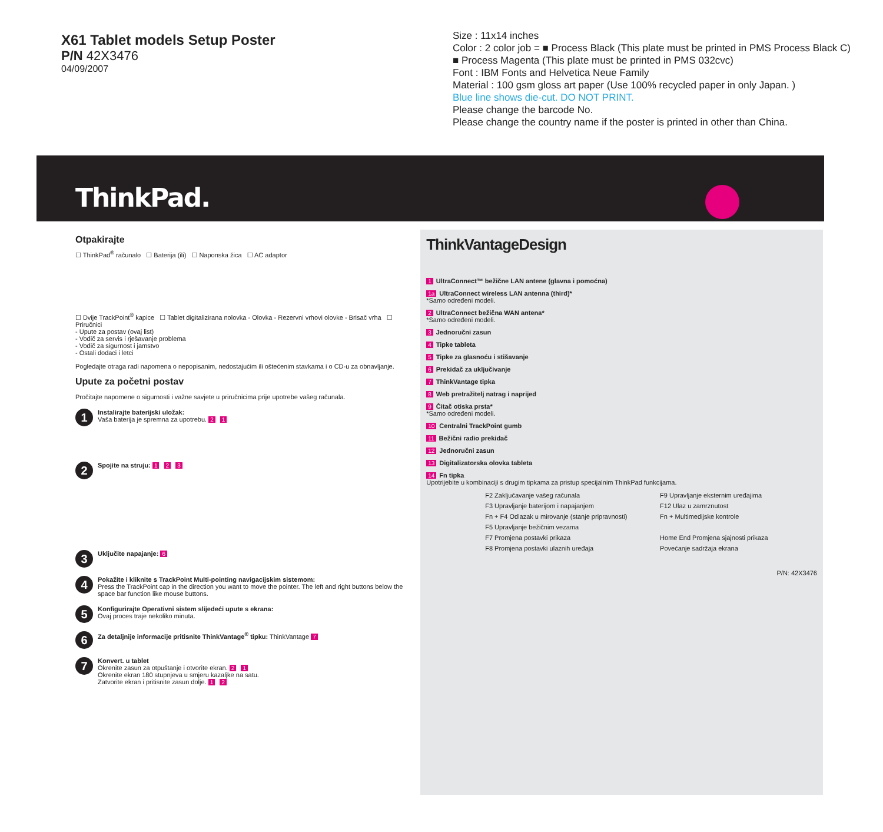X61 Tablet models Setup Poster
P/N 42X3476
04/09/2007
Size : 11x14 inches
Color : 2 color job = ■ Process Black (This plate must be printed in PMS Process Black C)
■ Process Magenta (This plate must be printed in PMS 032cvc)
Font : IBM Fonts and Helvetica Neue Family
Material : 100 gsm gloss art paper (Use 100% recycled paper in only Japan. )
Blue line shows die-cut. DO NOT PRINT.
Please change the barcode No.
Please change the country name if the poster is printed in other than China.
ThinkPad.
Otpakirajte
☐ ThinkPad<sup>®</sup> računalo ☐ Baterija (ili) ☐ Naponska žica ☐ AC adaptor
☐ Dvije TrackPoint<sup>®</sup> kapice ☐ Tablet digitalizirana nolovka - Olovka - Rezervni vrhovi olovke - Brisač vrha ☐ Priručnici
- Upute za postav (ovaj list)
- Vodič za servis i rješavanje problema
- Vodič za sigurnost i jamstvo
- Ostali dodaci i letci
Pogledajte otraga radi napomena o nepopisanim, nedostajućim ili oštećenim stavkama i o CD-u za obnavljanje.
Upute za početni postav
Pročitajte napomene o sigurnosti i važne savjete u priručnicima prije upotrebe vašeg računala.
1
Instalirajte baterijski uložak:
Vaša baterija je spremna za upotrebu. 2 1
2
Spojite na struju: 1 2 3
3
Uključite napajanje: 6
4
Pokažite i kliknite s TrackPoint Multi-pointing navigacijskim sistemom:
Press the TrackPoint cap in the direction you want to move the pointer. The left and right buttons below the space bar function like mouse buttons.
5
Konfigurirajte Operativni sistem slijedeći upute s ekrana:
Ovaj proces traje nekoliko minuta.
6
Za detaljnije informacije pritisnite ThinkVantage<sup>®</sup> tipku: ThinkVantage 7
7
Konvert. u tablet
Okrenite zasun za otpuštanje i otvorite ekran. 2 1
Okrenite ekran 180 stupnjeva u smjeru kazaljke na satu.
Zatvorite ekran i pritisnite zasun dolje. 1 2
ThinkVantageDesign
1 UltraConnect™ bežične LAN antene (glavna i pomoćna)
1a UltraConnect wireless LAN antenna (third)*
*Samo određeni modeli.
2 UltraConnect bežična WAN antena*
*Samo određeni modeli.
3 Jednoručni zasun
4 Tipke tableta
5 Tipke za glasnoću i stišavanje
6 Prekidač za uključivanje
7 ThinkVantage tipka
8 Web pretražitelj natrag i naprijed
9 Čitač otiska prsta*
*Samo određeni modeli.
10 Centralni TrackPoint gumb
11 Bežični radio prekidač
12 Jednoručni zasun
13 Digitalizatorska olovka tableta
14 Fn tipka
Upotrijebite u kombinaciji s drugim tipkama za pristup specijalnim ThinkPad funkcijama.
F2 Zaključavanje vašeg računala
F9 Upravljanje eksternim uređajima
F3 Upravljanje baterijom i napajanjem
F12 Ulaz u zamrznutost
Fn + F4 Odlazak u mirovanje (stanje pripravnosti)
Fn + Multimedijske kontrole
F5 Upravljanje bežičnim vezama
F7 Promjena postavki prikaza
Home End Promjena sjajnosti prikaza
F8 Promjena postavki ulaznih uređaja
Povećanje sadržaja ekrana
P/N: 42X3476